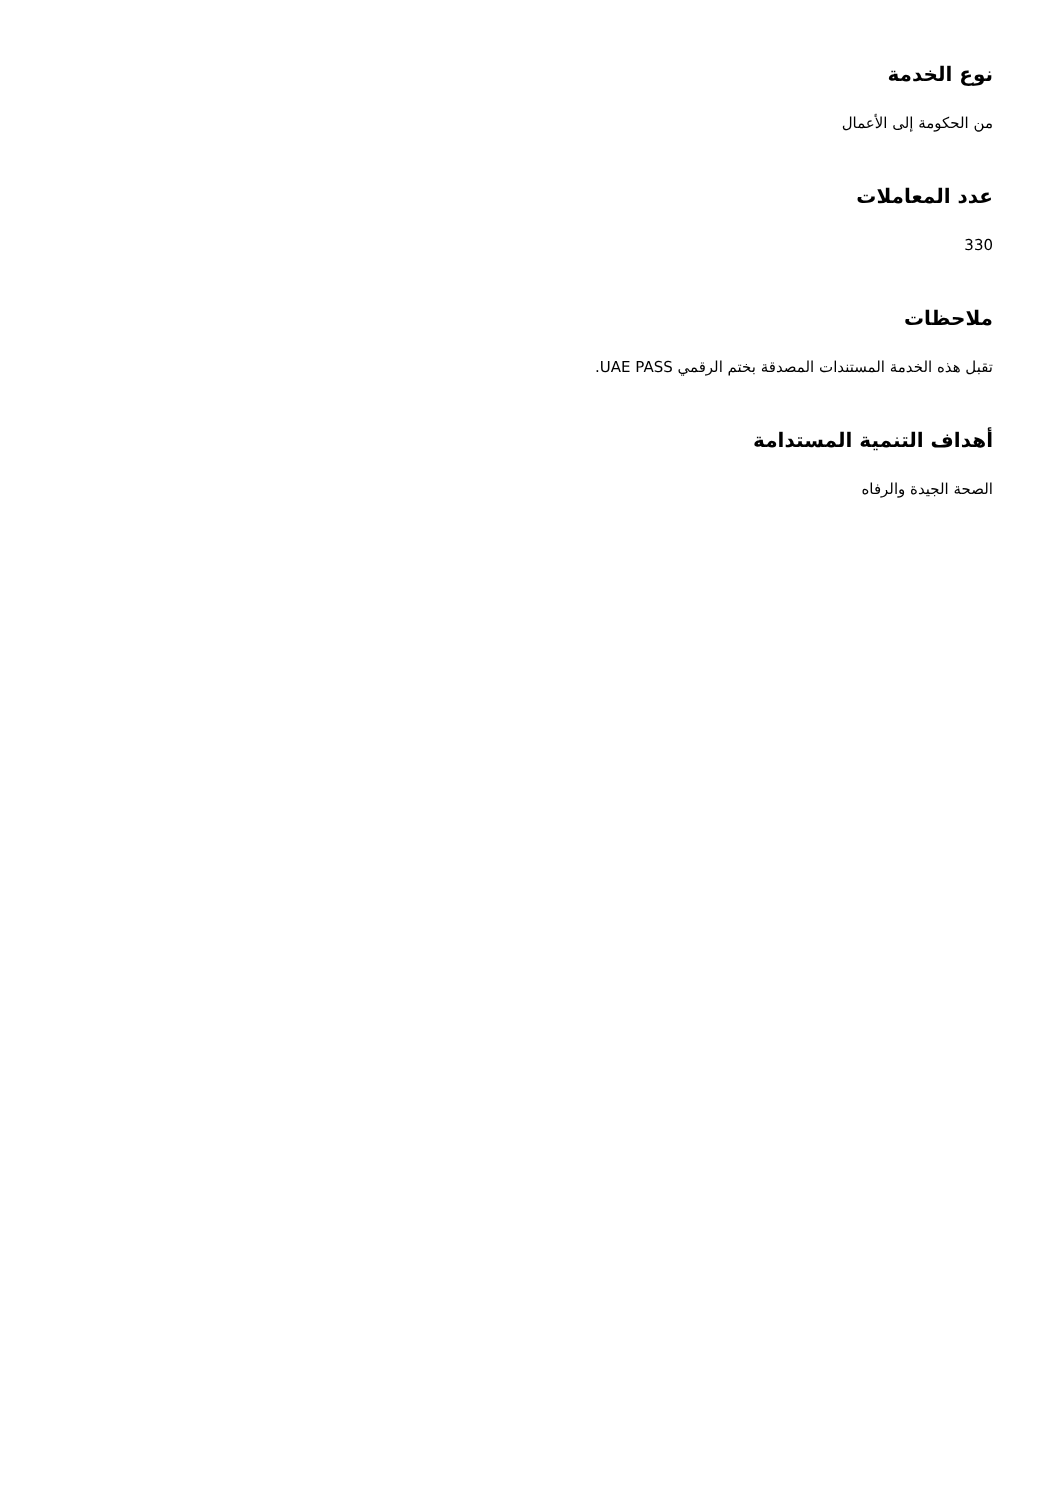نوع الخدمة
من الحكومة إلى الأعمال
عدد المعاملات
330
ملاحظات
تقبل هذه الخدمة المستندات المصدقة بختم الرقمي UAE PASS.
أهداف التنمية المستدامة
الصحة الجيدة والرفاه